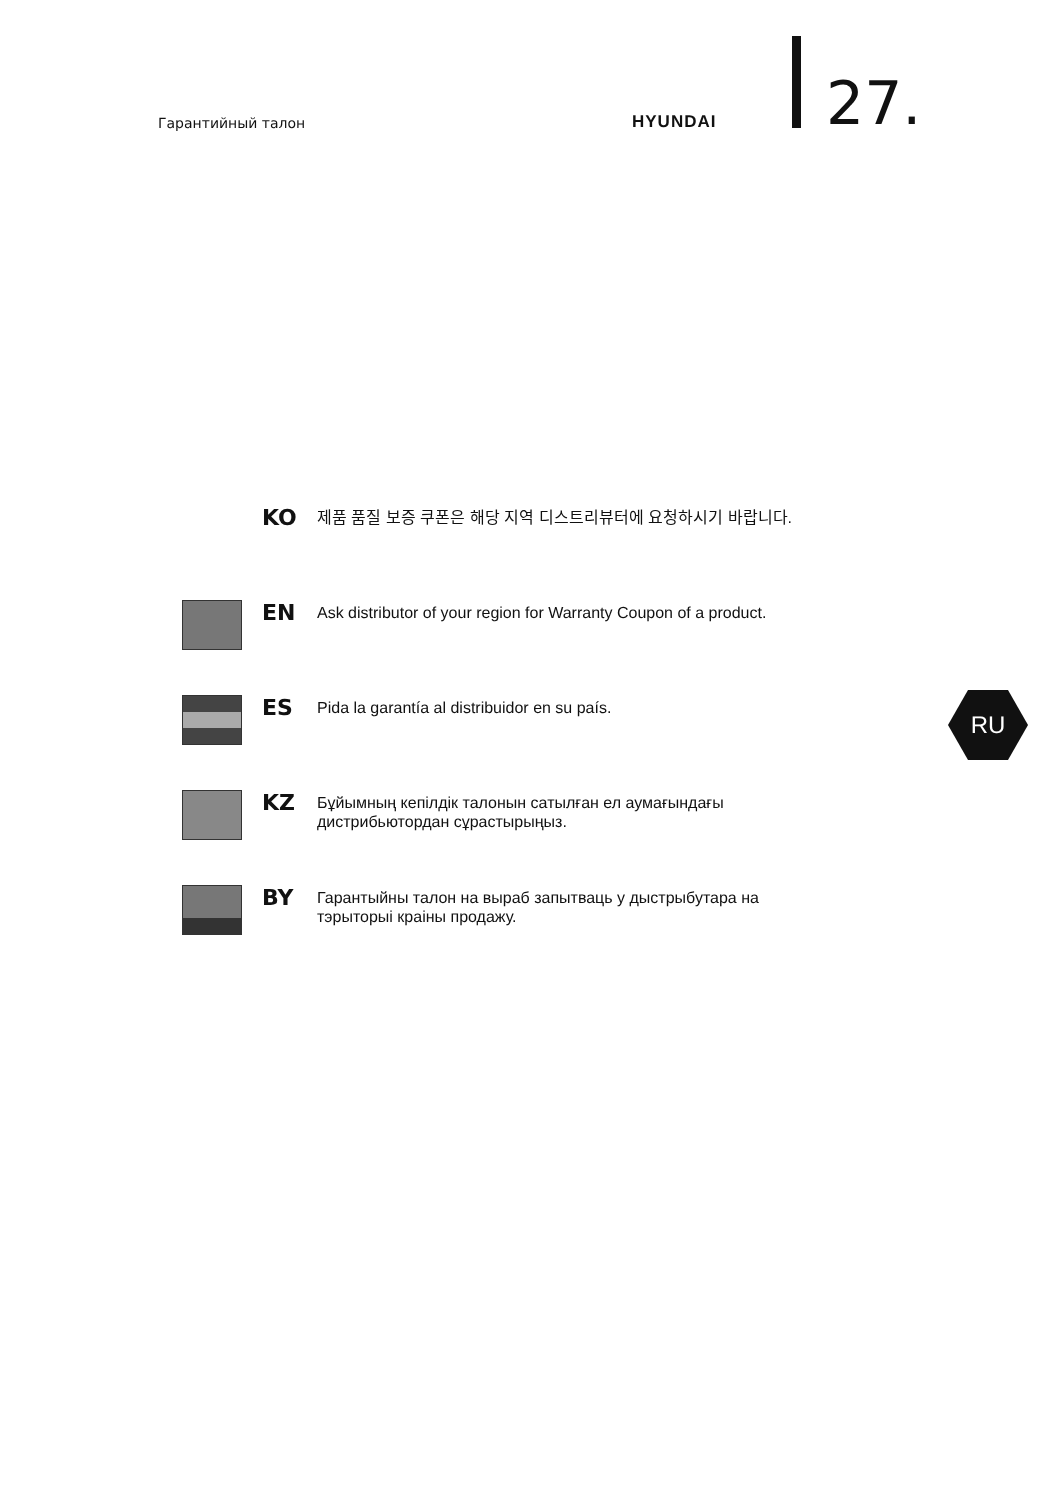Гарантийный талон HYUNDAI 27.
KO
제품 품질 보증 쿠폰은 해당 지역 디스트리뷰터에 요청하시기 바랍니다.
EN
Ask distributor of your region for Warranty Coupon of a product.
ES
Pida la garantía al distribuidor en su país.
KZ
Бұйымның кепілдік талонын сатылған ел аумағындағы
дистрибьютордан сұрастырыңыз.
BY
Гарантыйны талон на выраб запытваць у дыстрыбутара на
тэрыторыі краіны продажу.
RU